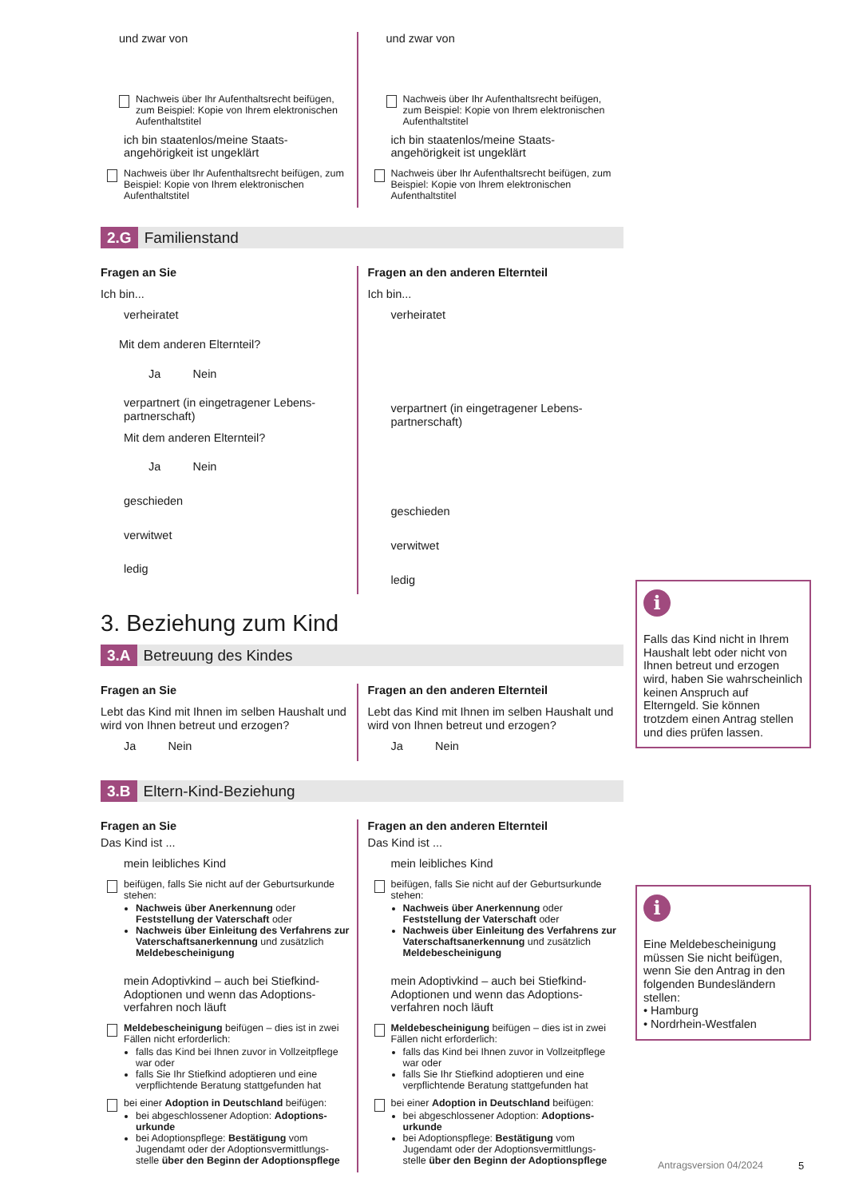und zwar von
Nachweis über Ihr Aufenthaltsrecht beifügen, zum Beispiel: Kopie von Ihrem elektronischen Aufenthaltstitel
ich bin staatenlos/meine Staats-angehörigkeit ist ungeklärt
Nachweis über Ihr Aufenthaltsrecht beifügen, zum Beispiel: Kopie von Ihrem elektronischen Aufenthaltstitel
und zwar von
Nachweis über Ihr Aufenthaltsrecht beifügen, zum Beispiel: Kopie von Ihrem elektronischen Aufenthaltstitel
ich bin staatenlos/meine Staats-angehörigkeit ist ungeklärt
Nachweis über Ihr Aufenthaltsrecht beifügen, zum Beispiel: Kopie von Ihrem elektronischen Aufenthaltstitel
2.G Familienstand
Fragen an Sie
Ich bin...
verheiratet
Mit dem anderen Elternteil?
Ja Nein
verpartnert (in eingetragener Lebens-partnerschaft)
Mit dem anderen Elternteil?
Ja Nein
geschieden
verwitwet
ledig
Fragen an den anderen Elternteil
Ich bin...
verheiratet
verpartnert (in eingetragener Lebens-partnerschaft)
geschieden
verwitwet
ledig
3. Beziehung zum Kind
3.A Betreuung des Kindes
Fragen an Sie
Lebt das Kind mit Ihnen im selben Haushalt und wird von Ihnen betreut und erzogen?
Ja Nein
Fragen an den anderen Elternteil
Lebt das Kind mit Ihnen im selben Haushalt und wird von Ihnen betreut und erzogen?
Ja Nein
3.B Eltern-Kind-Beziehung
Fragen an Sie
Das Kind ist ...
mein leibliches Kind
beifügen, falls Sie nicht auf der Geburtsurkunde stehen:
Nachweis über Anerkennung oder Feststellung der Vaterschaft oder
Nachweis über Einleitung des Verfahrens zur Vaterschaftsanerkennung und zusätzlich Meldebescheinigung
mein Adoptivkind – auch bei Stiefkind-Adoptionen und wenn das Adoptions-verfahren noch läuft
Meldebescheinigung beifügen – dies ist in zwei Fällen nicht erforderlich:
falls das Kind bei Ihnen zuvor in Vollzeitpflege war oder
falls Sie Ihr Stiefkind adoptieren und eine verpflichtende Beratung stattgefunden hat
bei einer Adoption in Deutschland beifügen:
bei abgeschlossener Adoption: Adoptions-urkunde
bei Adoptionspflege: Bestätigung vom Jugendamt oder der Adoptionsvermittlungs-stelle über den Beginn der Adoptionspflege
Fragen an den anderen Elternteil
Das Kind ist ...
mein leibliches Kind
beifügen, falls Sie nicht auf der Geburtsurkunde stehen:
Nachweis über Anerkennung oder Feststellung der Vaterschaft oder
Nachweis über Einleitung des Verfahrens zur Vaterschaftsanerkennung und zusätzlich Meldebescheinigung
mein Adoptivkind – auch bei Stiefkind-Adoptionen und wenn das Adoptions-verfahren noch läuft
Meldebescheinigung beifügen – dies ist in zwei Fällen nicht erforderlich:
falls das Kind bei Ihnen zuvor in Vollzeitpflege war oder
falls Sie Ihr Stiefkind adoptieren und eine verpflichtende Beratung stattgefunden hat
bei einer Adoption in Deutschland beifügen:
bei abgeschlossener Adoption: Adoptions-urkunde
bei Adoptionspflege: Bestätigung vom Jugendamt oder der Adoptionsvermittlungs-stelle über den Beginn der Adoptionspflege
i
Falls das Kind nicht in Ihrem Haushalt lebt oder nicht von Ihnen betreut und erzogen wird, haben Sie wahrscheinlich keinen Anspruch auf Elterngeld. Sie können trotzdem einen Antrag stellen und dies prüfen lassen.
i
Eine Meldebescheinigung müssen Sie nicht beifügen, wenn Sie den Antrag in den folgenden Bundesländern stellen:
• Hamburg
• Nordrhein-Westfalen
Antragsversion 04/2024 5